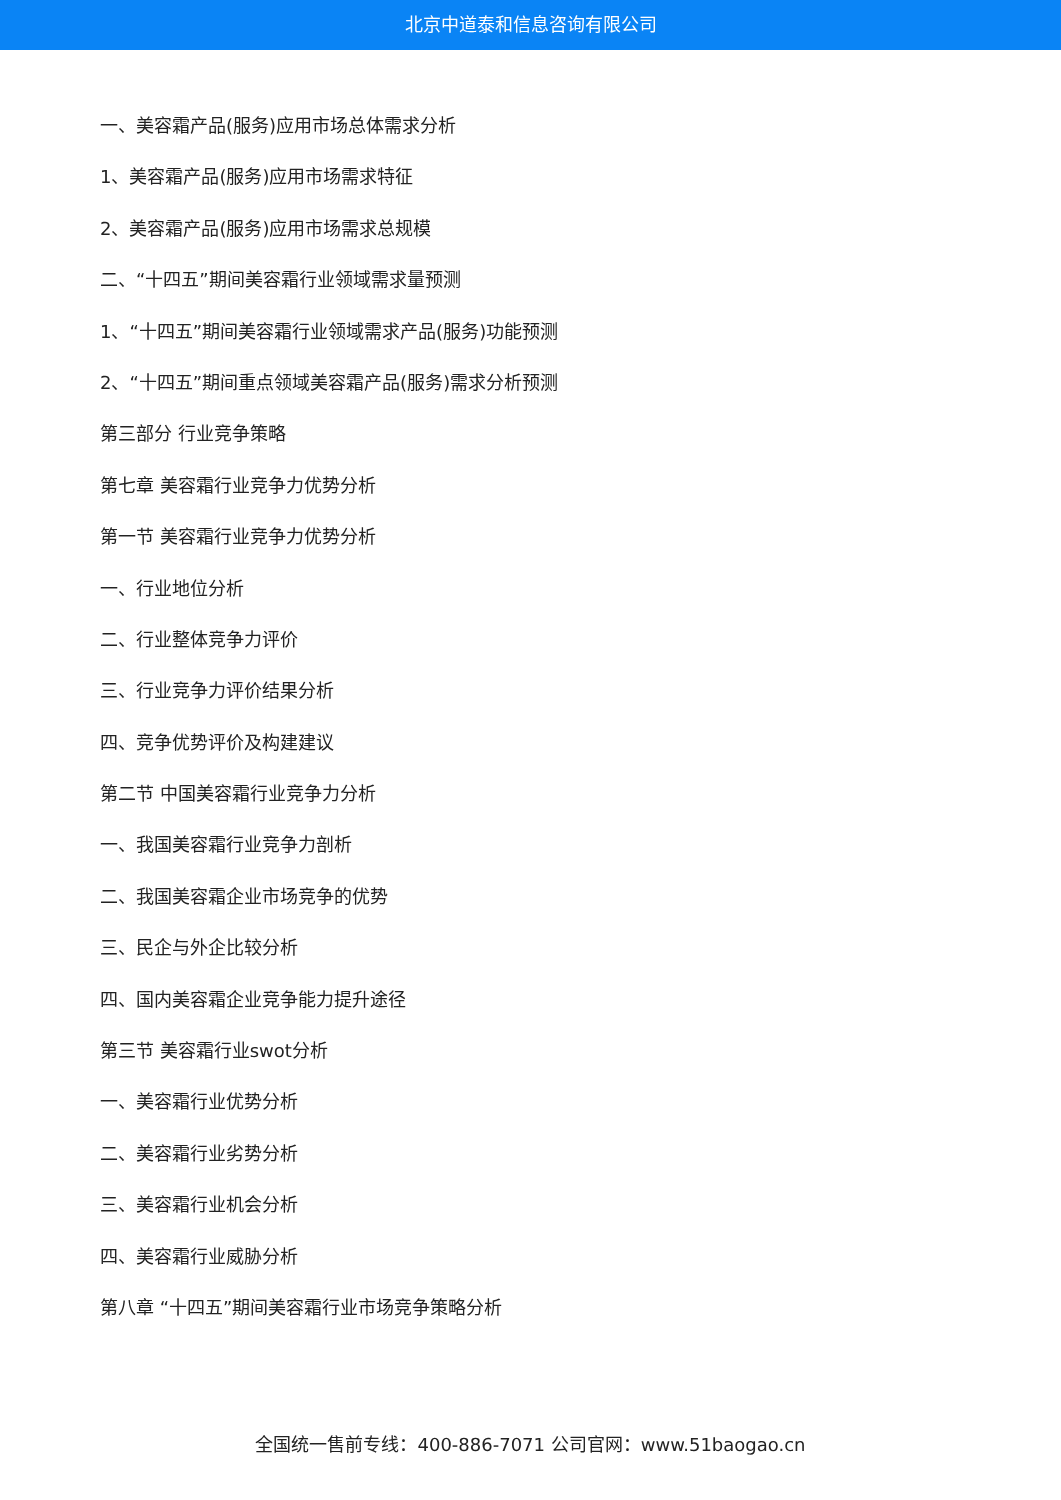北京中道泰和信息咨询有限公司
一、美容霜产品(服务)应用市场总体需求分析
1、美容霜产品(服务)应用市场需求特征
2、美容霜产品(服务)应用市场需求总规模
二、“十四五”期间美容霜行业领域需求量预测
1、“十四五”期间美容霜行业领域需求产品(服务)功能预测
2、“十四五”期间重点领域美容霜产品(服务)需求分析预测
第三部分 行业竞争策略
第七章 美容霜行业竞争力优势分析
第一节 美容霜行业竞争力优势分析
一、行业地位分析
二、行业整体竞争力评价
三、行业竞争力评价结果分析
四、竞争优势评价及构建建议
第二节 中国美容霜行业竞争力分析
一、我国美容霜行业竞争力剖析
二、我国美容霜企业市场竞争的优势
三、民企与外企比较分析
四、国内美容霜企业竞争能力提升途径
第三节 美容霜行业swot分析
一、美容霜行业优势分析
二、美容霜行业劣势分析
三、美容霜行业机会分析
四、美容霜行业威胁分析
第八章 “十四五”期间美容霜行业市场竞争策略分析
全国统一售前专线：400-886-7071 公司官网：www.51baogao.cn